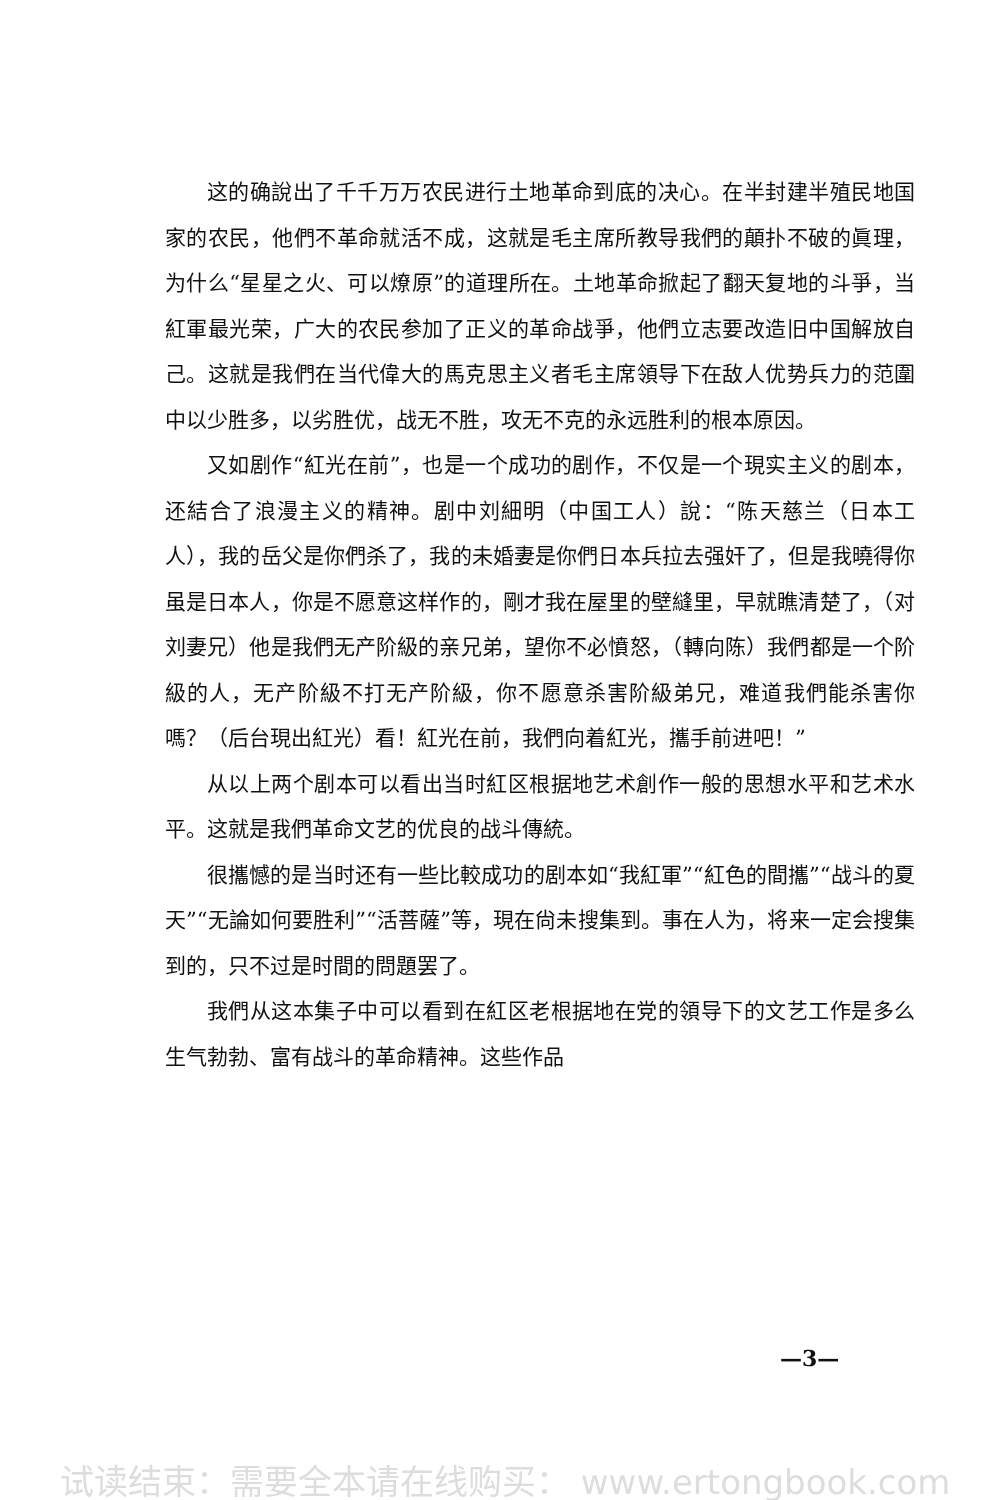这的确說出了千千万万农民进行土地革命到底的决心。在半封建半殖民地国家的农民，他們不革命就活不成，这就是毛主席所教导我們的顛扑不破的眞理，为什么“星星之火、可以燎原”的道理所在。土地革命掀起了翻天复地的斗爭，当紅軍最光荣，广大的农民参加了正义的革命战爭，他們立志要改造旧中国解放自己。这就是我們在当代偉大的馬克思主义者毛主席領导下在敌人优势兵力的范圍中以少胜多，以劣胜优，战无不胜，攻无不克的永远胜利的根本原因。
又如剧作“紅光在前”，也是一个成功的剧作，不仅是一个現实主义的剧本，还結合了浪漫主义的精神。剧中刘細明（中国工人）說：“陈天慈兰（日本工人），我的岳父是你們杀了，我的未婚妻是你們日本兵拉去强奸了，但是我曉得你虽是日本人，你是不愿意这样作的，剛才我在屋里的壁縫里，早就瞧清楚了，（对刘妻兄）他是我們无产阶級的亲兄弟，望你不必憤怒，（轉向陈）我們都是一个阶級的人，无产阶級不打无产阶級，你不愿意杀害阶級弟兄，难道我們能杀害你嗎？（后台現出紅光）看！紅光在前，我們向着紅光，攜手前进吧！”
从以上两个剧本可以看出当时紅区根据地艺术創作一般的思想水平和艺术水平。这就是我們革命文艺的优良的战斗傳統。
很攜憾的是当时还有一些比較成功的剧本如“我紅軍”“紅色的間攜”“战斗的夏天”“无論如何要胜利”“活菩薩”等，現在尙未搜集到。事在人为，将来一定会搜集到的，只不过是时間的問題罢了。
我們从这本集子中可以看到在紅区老根据地在党的領导下的文艺工作是多么生气勃勃、富有战斗的革命精神。这些作品
—3—
试读结束：需要全本请在线购买： www.ertongbook.com